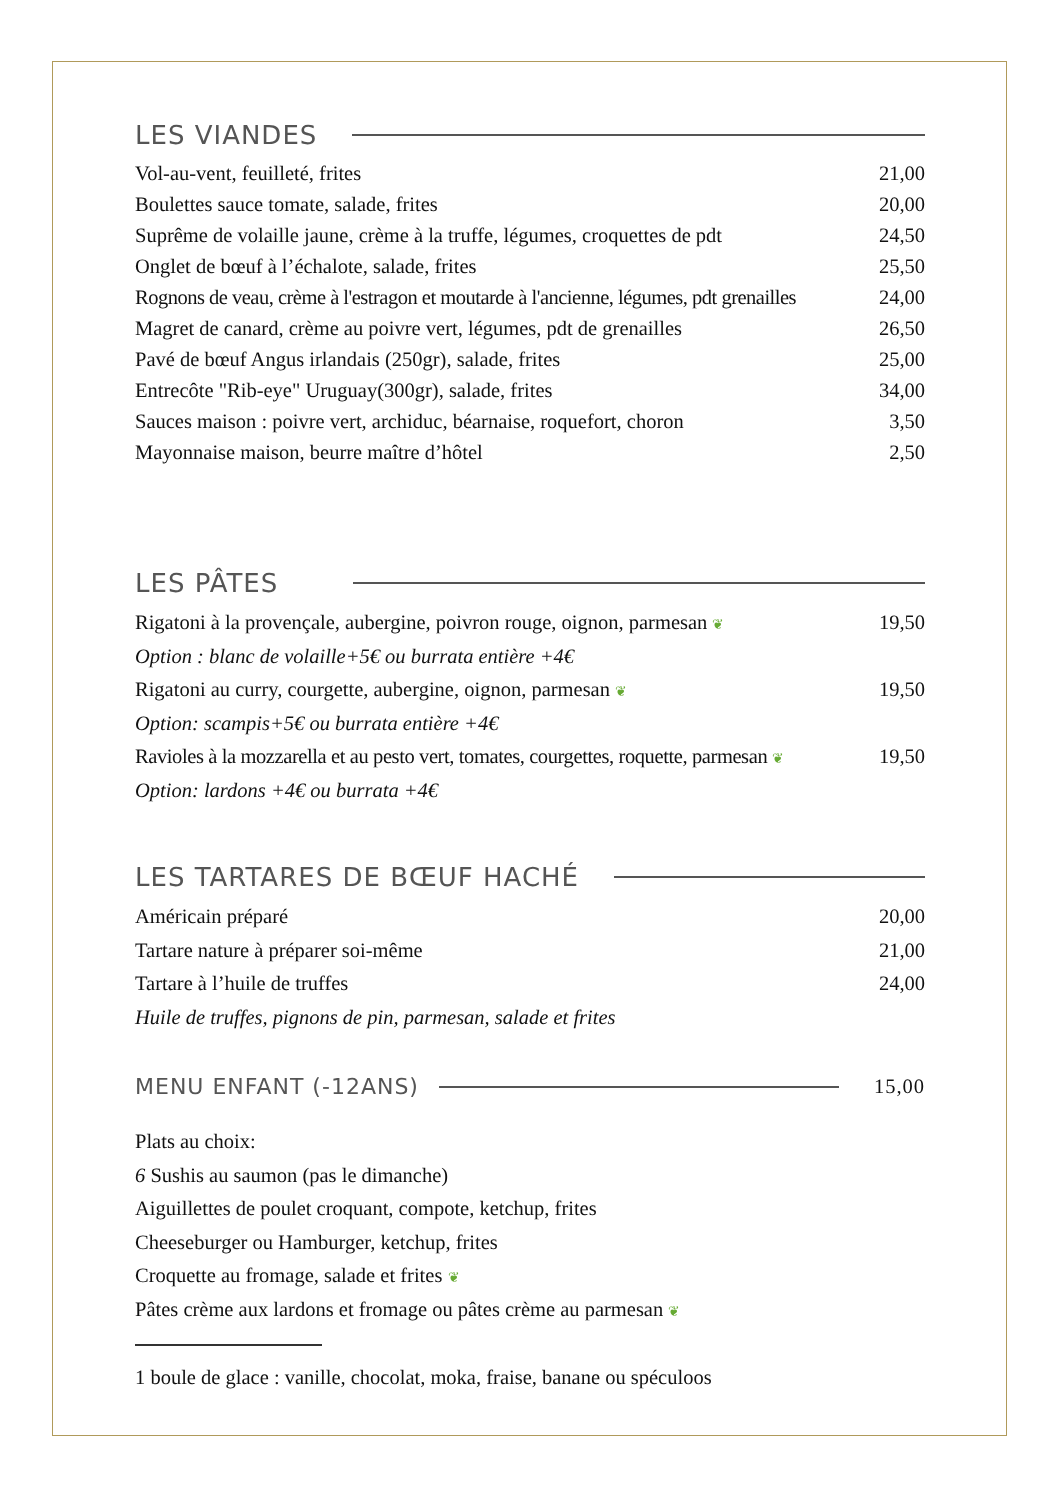LES VIANDES
| Vol-au-vent, feuilleté, frites | 21,00 |
| Boulettes sauce tomate, salade, frites | 20,00 |
| Suprême de volaille jaune, crème à la truffe, légumes, croquettes de pdt | 24,50 |
| Onglet de bœuf à l’échalote, salade, frites | 25,50 |
| Rognons de veau, crème à l'estragon et moutarde à l'ancienne, légumes, pdt grenailles | 24,00 |
| Magret de canard, crème au poivre vert, légumes, pdt de grenailles | 26,50 |
| Pavé de bœuf Angus irlandais (250gr), salade, frites | 25,00 |
| Entrecôte "Rib-eye" Uruguay(300gr), salade, frites | 34,00 |
| Sauces maison : poivre vert, archiduc, béarnaise, roquefort, choron | 3,50 |
| Mayonnaise maison, beurre maître d’hôtel | 2,50 |
LES PÂTES
| Rigatoni à la provençale, aubergine, poivron rouge, oignon, parmesan ❦ | 19,50 |
| Option : blanc de volaille+5€ ou burrata entière +4€ | |
| Rigatoni au curry, courgette, aubergine, oignon, parmesan ❦ | 19,50 |
| Option: scampis+5€ ou burrata entière +4€ | |
| Ravioles à la mozzarella et au pesto vert, tomates, courgettes, roquette, parmesan ❦ | 19,50 |
| Option: lardons +4€ ou burrata +4€ | |
LES TARTARES DE BŒUF HACHÉ
| Américain préparé | 20,00 |
| Tartare nature à préparer soi-même | 21,00 |
| Tartare à l’huile de truffes | 24,00 |
| Huile de truffes, pignons de pin, parmesan, salade et frites | |
MENU ENFANT (-12ANS) 15,00
| Plats au choix: |
| 6 Sushis au saumon (pas le dimanche) |
| Aiguillettes de poulet croquant, compote, ketchup, frites |
| Cheeseburger ou Hamburger, ketchup, frites |
| Croquette au fromage, salade et frites ❦ |
| Pâtes crème aux lardons et fromage ou pâtes crème au parmesan ❦ |
1 boule de glace : vanille, chocolat, moka, fraise, banane ou spéculoos